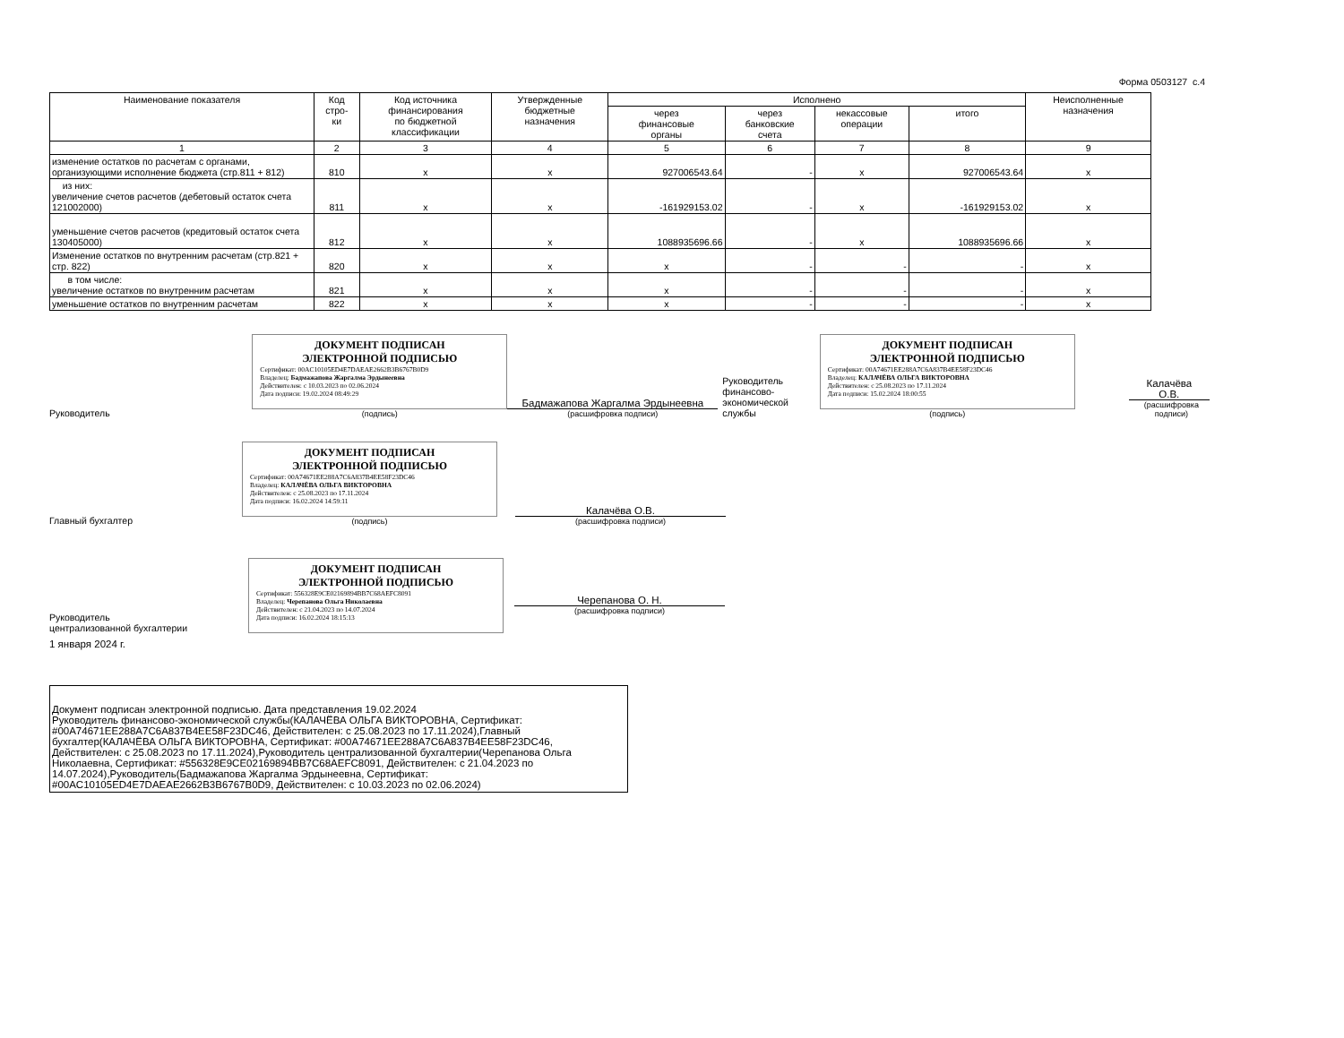Форма 0503127 с.4
| Наименование показателя | Код стро- ки | Код источника финансирования по бюджетной классификации | Утвержденные бюджетные назначения | Исполнено | | | | Неисполненные назначения |
| --- | --- | --- | --- | --- | --- | --- | --- | --- |
| | | | | через финансовые органы | через банковские счета | некассовые операции | итого | |
| 1 | 2 | 3 | 4 | 5 | 6 | 7 | 8 | 9 |
| изменение остатков по расчетам с органами, организующими исполнение бюджета (стр.811 + 812) | 810 | x | x | 927006543.64 | - | x | 927006543.64 | x |
| из них: увеличение счетов расчетов (дебетовый остаток счета 121002000) | 811 | x | x | -161929153.02 | - | x | -161929153.02 | x |
| уменьшение счетов расчетов (кредитовый остаток счета 130405000) | 812 | x | x | 1088935696.66 | - | x | 1088935696.66 | x |
| Изменение остатков по внутренним расчетам (стр.821 + стр. 822) | 820 | x | x | x | - | - | - | x |
| в том числе: увеличение остатков по внутренним расчетам | 821 | x | x | x | - | - | - | x |
| уменьшение остатков по внутренним расчетам | 822 | x | x | x | - | - | - | x |
Руководитель
ДОКУМЕНТ ПОДПИСАН
ЭЛЕКТРОННОЙ ПОДПИСЬЮ
Сертификат: 00AC10105ED4E7DAEAE2662B3B6767B0D9
Владелец: Бадмажапова Жаргалма Эрдынеевна
Действителен: с 10.03.2023 по 02.06.2024
Дата подписи: 19.02.2024 08:49:29
(подпись)
Бадмажапова Жаргалма Эрдынеевна
(расшифровка подписи)
Руководитель финансово-экономической службы
ДОКУМЕНТ ПОДПИСАН
ЭЛЕКТРОННОЙ ПОДПИСЬЮ
Сертификат: 00A74671EE288A7C6A837B4EE58F23DC46
Владелец: КАЛАЧЁВА ОЛЬГА ВИКТОРОВНА
Действителен: с 25.08.2023 по 17.11.2024
Дата подписи: 15.02.2024 18:00:55
(подпись)
Калачёва
О.В.
(расшифровка подписи)
Главный бухгалтер
ДОКУМЕНТ ПОДПИСАН
ЭЛЕКТРОННОЙ ПОДПИСЬЮ
Сертификат: 00A74671EE288A7C6A837B4EE58F23DC46
Владелец: КАЛАЧЁВА ОЛЬГА ВИКТОРОВНА
Действителен: с 25.08.2023 по 17.11.2024
Дата подписи: 16.02.2024 14:59:11
(подпись)
Калачёва О.В.
(расшифровка подписи)
Руководитель
централизованной бухгалтерии
ДОКУМЕНТ ПОДПИСАН
ЭЛЕКТРОННОЙ ПОДПИСЬЮ
Сертификат: 556328E9CE02169894BB7C68AEFC8091
Владелец: Черепанова Ольга Николаевна
Действителен: с 21.04.2023 по 14.07.2024
Дата подписи: 16.02.2024 18:15:13
Черепанова О. Н.
(расшифровка подписи)
1 января 2024 г.
Документ подписан электронной подписью. Дата представления 19.02.2024
Руководитель финансово-экономической службы(КАЛАЧЁВА ОЛЬГА ВИКТОРОВНА, Сертификат: #00A74671EE288A7C6A837B4EE58F23DC46, Действителен: с 25.08.2023 по 17.11.2024),Главный бухгалтер(КАЛАЧЁВА ОЛЬГА ВИКТОРОВНА, Сертификат: #00A74671EE288A7C6A837B4EE58F23DC46, Действителен: с 25.08.2023 по 17.11.2024),Руководитель централизованной бухгалтерии(Черепанова Ольга Николаевна, Сертификат: #556328E9CE02169894BB7C68AEFC8091, Действителен: с 21.04.2023 по 14.07.2024),Руководитель(Бадмажапова Жаргалма Эрдынеевна, Сертификат: #00AC10105ED4E7DAEAE2662B3B6767B0D9, Действителен: с 10.03.2023 по 02.06.2024)